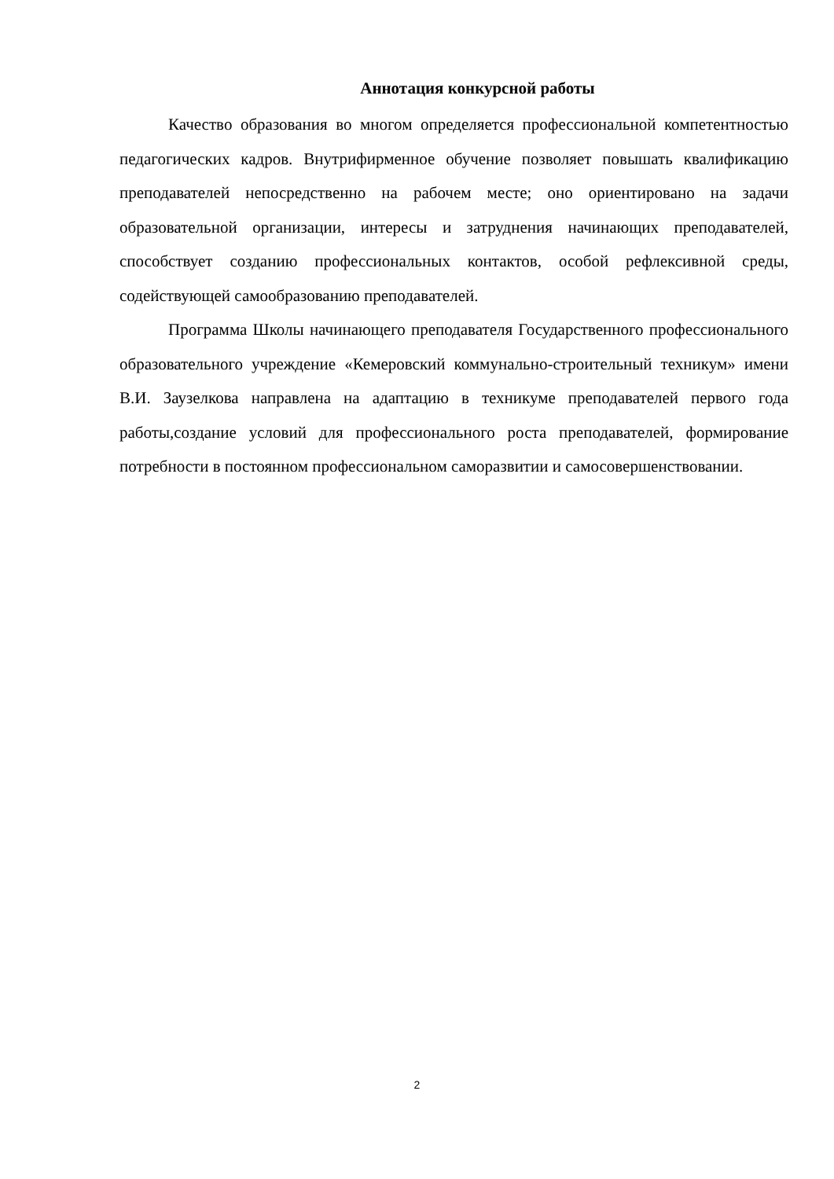Аннотация конкурсной работы
Качество образования во многом определяется профессиональной компетентностью педагогических кадров. Внутрифирменное обучение позволяет повышать квалификацию преподавателей непосредственно на рабочем месте; оно ориентировано на задачи образовательной организации, интересы и затруднения начинающих преподавателей, способствует созданию профессиональных контактов, особой рефлексивной среды, содействующей самообразованию преподавателей.
Программа Школы начинающего преподавателя Государственного профессионального образовательного учреждение «Кемеровский коммунально-строительный техникум» имени В.И. Заузелкова направлена на адаптацию в техникуме преподавателей первого года работы,создание условий для профессионального роста преподавателей, формирование потребности в постоянном профессиональном саморазвитии и самосовершенствовании.
2